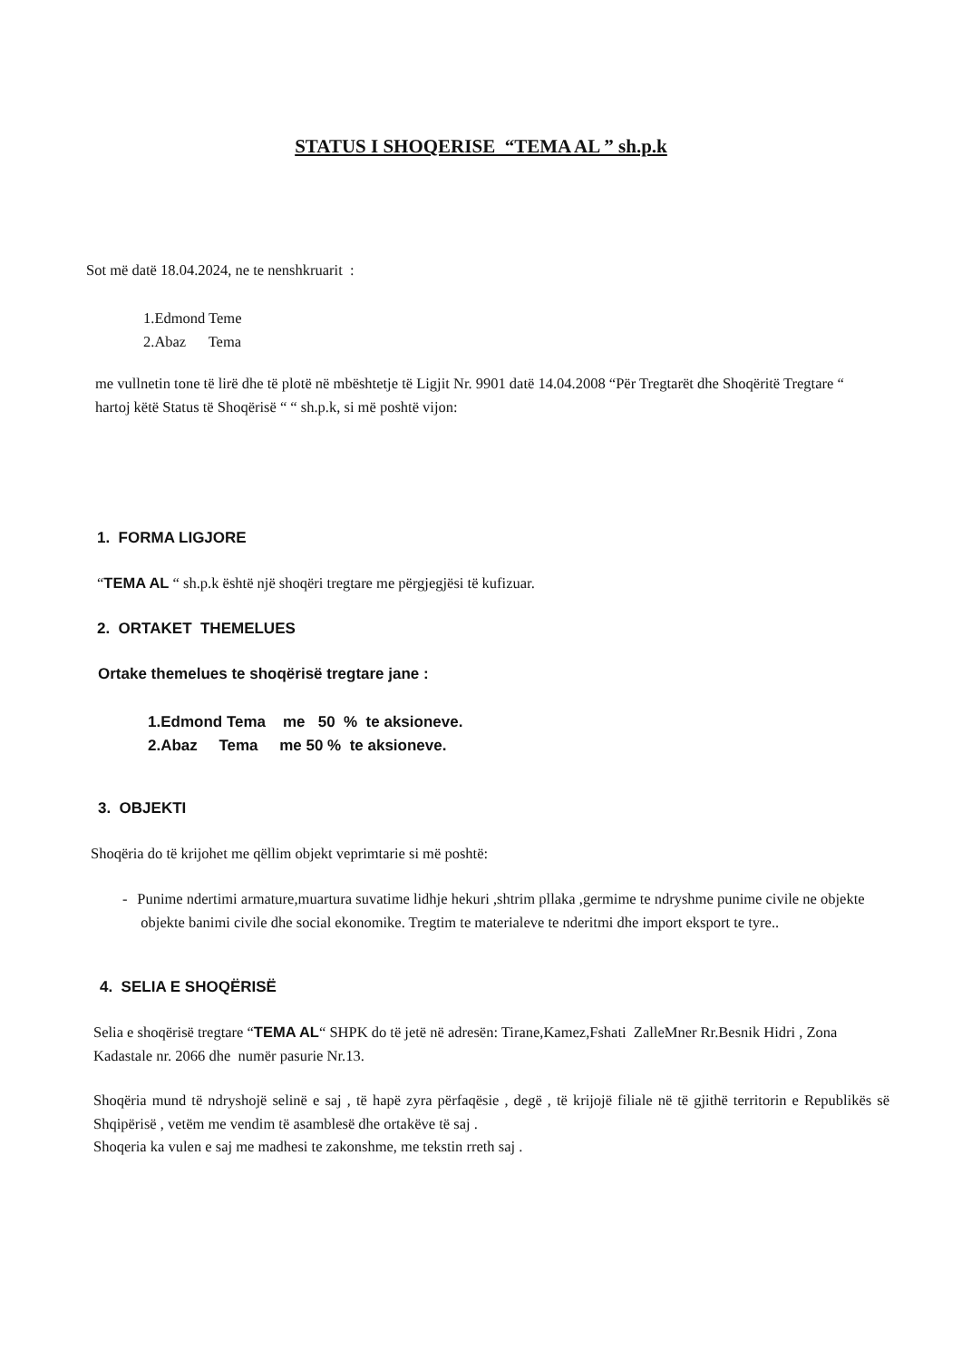STATUS I SHOQERISE “TEMA AL ” sh.p.k
Sot më datë 18.04.2024, ne te nenshkruarit :
1.Edmond Teme
2.Abaz Tema
me vullnetin tone të lirë dhe të plotë në mbështetje të Ligjit Nr. 9901 datë 14.04.2008 “Për Tregtarët dhe Shoqëritë Tregtare “ hartoj këtë Status të Shoqërisë “ “ sh.p.k, si më poshtë vijon:
1. FORMA LIGJORE
“TEMA AL “ sh.p.k është një shoqëri tregtare me përgjegjësi të kufizuar.
2. ORTAKET THEMELUES
Ortake themelues te shoqërisë tregtare jane :
1.Edmond Tema me 50 % te aksioneve.
2.Abaz Tema me 50 % te aksioneve.
3. OBJEKTI
Shoqëria do të krijohet me qëllim objekt veprimtarie si më poshtë:
- Punime ndertimi armature,muartura suvatime lidhje hekuri ,shtrim pllaka ,germime te ndryshme punime civile ne objekte objekte banimi civile dhe social ekonomike. Tregtim te materialeve te nderitmi dhe import eksport te tyre..
4. SELIA E SHOQËRISË
Selia e shoqërisë tregtare “TEMA AL“ SHPK do të jetë në adresën: Tirane,Kamez,Fshati ZalleMner Rr.Besnik Hidri , Zona Kadastale nr. 2066 dhe numër pasurie Nr.13.
Shoqëria mund të ndryshojë selinë e saj , të hapë zyra përfaqësie , degë , të krijojë filiale në të gjithë territorin e Republikës së Shqipërisë , vetëm me vendim të asamblesë dhe ortakëve të saj .
Shoqeria ka vulen e saj me madhesi te zakonshme, me tekstin rreth saj .